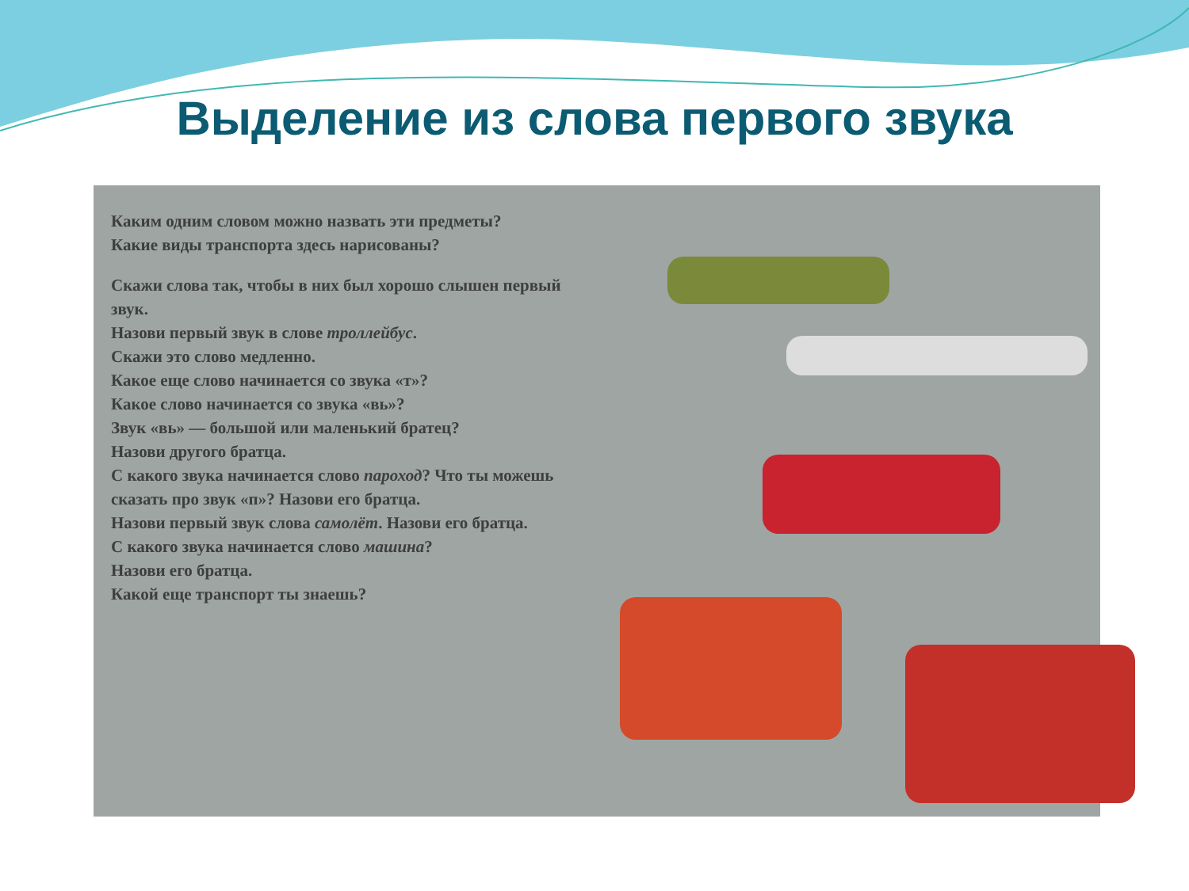Выделение из слова первого звука
Каким одним словом можно назвать эти предметы?
Какие виды транспорта здесь нарисованы?
Скажи слова так, чтобы в них был хорошо слышен первый звук.
Назови первый звук в слове троллейбус.
Скажи это слово медленно.
Какое еще слово начинается со звука «т»?
Какое слово начинается со звука «вь»?
Звук «вь» — большой или маленький братец?
Назови другого братца.
С какого звука начинается слово пароход? Что ты можешь сказать про звук «п»? Назови его братца.
Назови первый звук слова самолёт. Назови его братца.
С какого звука начинается слово машина?
Назови его братца.
Какой еще транспорт ты знаешь?